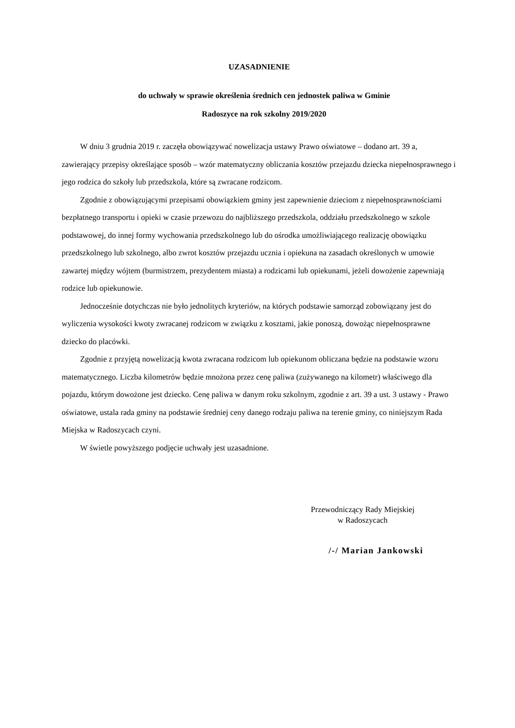UZASADNIENIE
do uchwały w sprawie określenia średnich cen jednostek paliwa w Gminie
Radoszyce na rok szkolny 2019/2020
W dniu 3 grudnia 2019 r. zaczęła obowiązywać nowelizacja ustawy Prawo oświatowe – dodano art. 39 a, zawierający przepisy określające sposób – wzór matematyczny obliczania kosztów przejazdu dziecka niepełnosprawnego i jego rodzica do szkoły lub przedszkola, które są zwracane rodzicom.
Zgodnie z obowiązującymi przepisami obowiązkiem gminy jest zapewnienie dzieciom z niepełnosprawnościami bezpłatnego transportu i opieki w czasie przewozu do najbliższego przedszkola, oddziału przedszkolnego w szkole podstawowej, do innej formy wychowania przedszkolnego lub do ośrodka umożliwiającego realizację obowiązku przedszkolnego lub szkolnego, albo zwrot kosztów przejazdu ucznia i opiekuna na zasadach określonych w umowie zawartej między wójtem (burmistrzem, prezydentem miasta) a rodzicami lub opiekunami, jeżeli dowożenie zapewniają rodzice lub opiekunowie.
Jednocześnie dotychczas nie było jednolitych kryteriów, na których podstawie samorząd zobowiązany jest do wyliczenia wysokości kwoty zwracanej rodzicom w związku z kosztami, jakie ponoszą, dowożąc niepełnosprawne dziecko do placówki.
Zgodnie z przyjętą nowelizacją kwota zwracana rodzicom lub opiekunom obliczana będzie na podstawie wzoru matematycznego. Liczba kilometrów będzie mnożona przez cenę paliwa (zużywanego na kilometr) właściwego dla pojazdu, którym dowożone jest dziecko. Cenę paliwa w danym roku szkolnym, zgodnie z art. 39 a ust. 3 ustawy - Prawo oświatowe, ustala rada gminy na podstawie średniej ceny danego rodzaju paliwa na terenie gminy, co niniejszym Rada Miejska w Radoszycach czyni.
W świetle powyższego podjęcie uchwały jest uzasadnione.
Przewodniczący Rady Miejskiej
w Radoszycach
/-/ Marian Jankowski